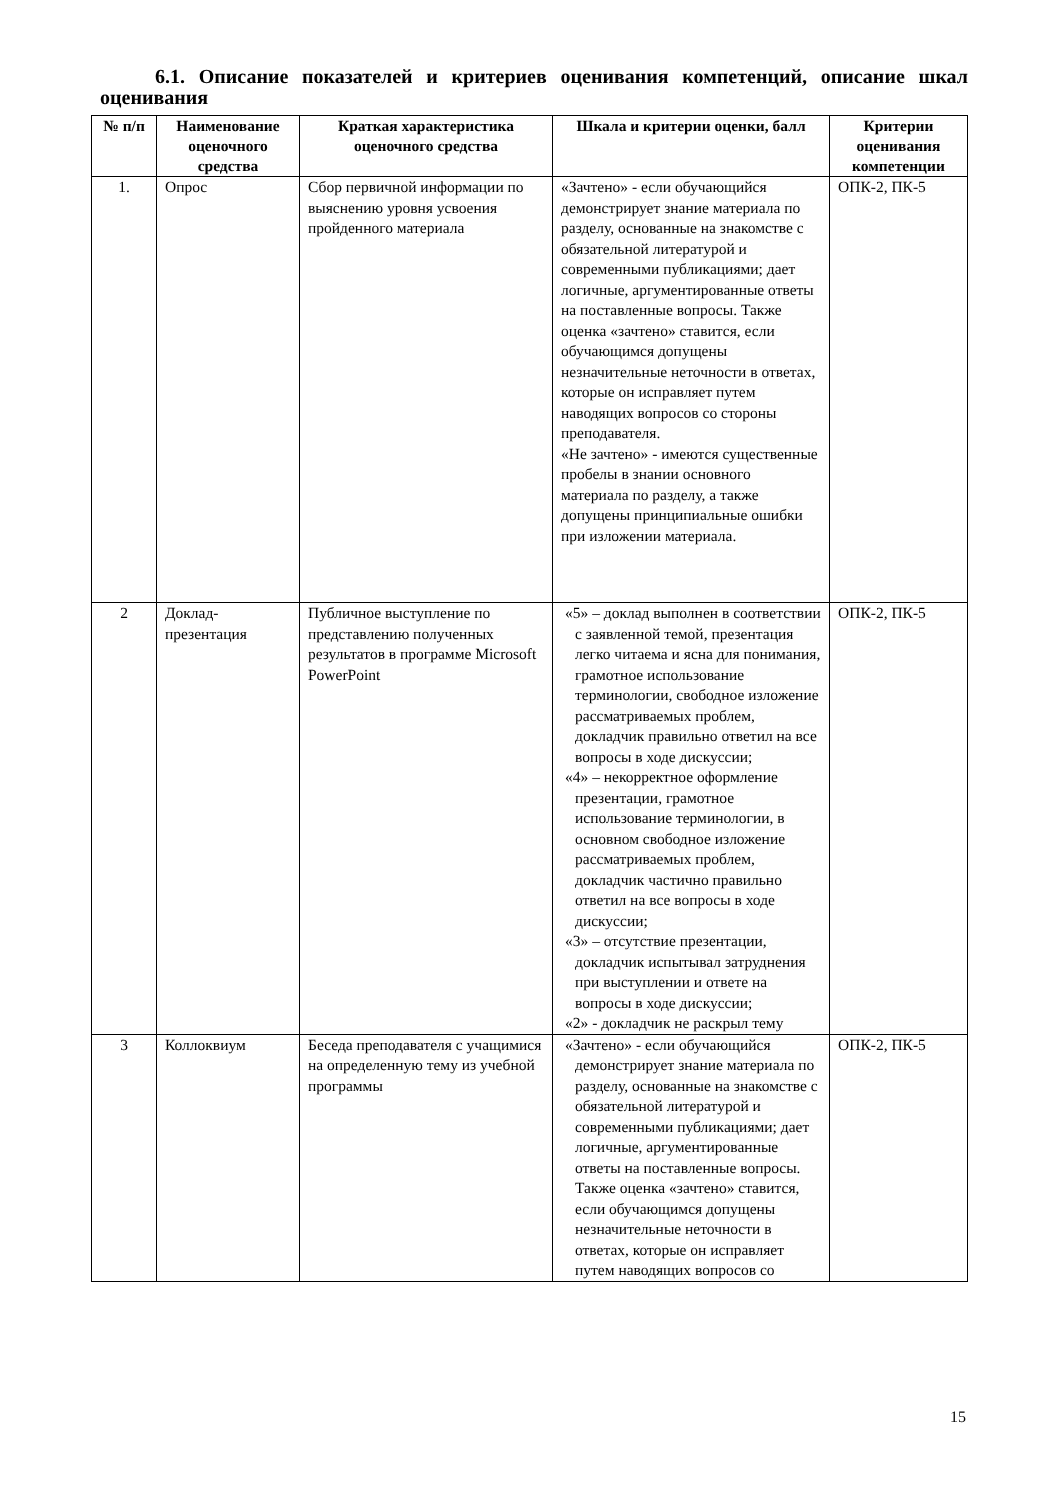6.1. Описание показателей и критериев оценивания компетенций, описание шкал оценивания
| № п/п | Наименование оценочного средства | Краткая характеристика оценочного средства | Шкала и критерии оценки, балл | Критерии оценивания компетенции |
| --- | --- | --- | --- | --- |
| 1. | Опрос | Сбор первичной информации по выяснению уровня усвоения пройденного материала | «Зачтено» - если обучающийся демонстрирует знание материала по разделу, основанные на знакомстве с обязательной литературой и современными публикациями; дает логичные, аргументированные ответы на поставленные вопросы. Также оценка «зачтено» ставится, если обучающимся допущены незначительные неточности в ответах, которые он исправляет путем наводящих вопросов со стороны преподавателя. «Не зачтено» - имеются существенные пробелы в знании основного материала по разделу, а также допущены принципиальные ошибки при изложении материала. | ОПК-2, ПК-5 |
| 2 | Доклад-презентация | Публичное выступление по представлению полученных результатов в программе Microsoft PowerPoint | «5» – доклад выполнен в соответствии с заявленной темой, презентация легко читаема и ясна для понимания, грамотное использование терминологии, свободное изложение рассматриваемых проблем, докладчик правильно ответил на все вопросы в ходе дискуссии; «4» – некорректное оформление презентации, грамотное использование терминологии, в основном свободное изложение рассматриваемых проблем, докладчик частично правильно ответил на все вопросы в ходе дискуссии; «3» – отсутствие презентации, докладчик испытывал затруднения при выступлении и ответе на вопросы в ходе дискуссии; «2» - докладчик не раскрыл тему | ОПК-2, ПК-5 |
| 3 | Коллоквиум | Беседа преподавателя с учащимися на определенную тему из учебной программы | «Зачтено» - если обучающийся демонстрирует знание материала по разделу, основанные на знакомстве с обязательной литературой и современными публикациями; дает логичные, аргументированные ответы на поставленные вопросы. Также оценка «зачтено» ставится, если обучающимся допущены незначительные неточности в ответах, которые он исправляет путем наводящих вопросов со | ОПК-2, ПК-5 |
15